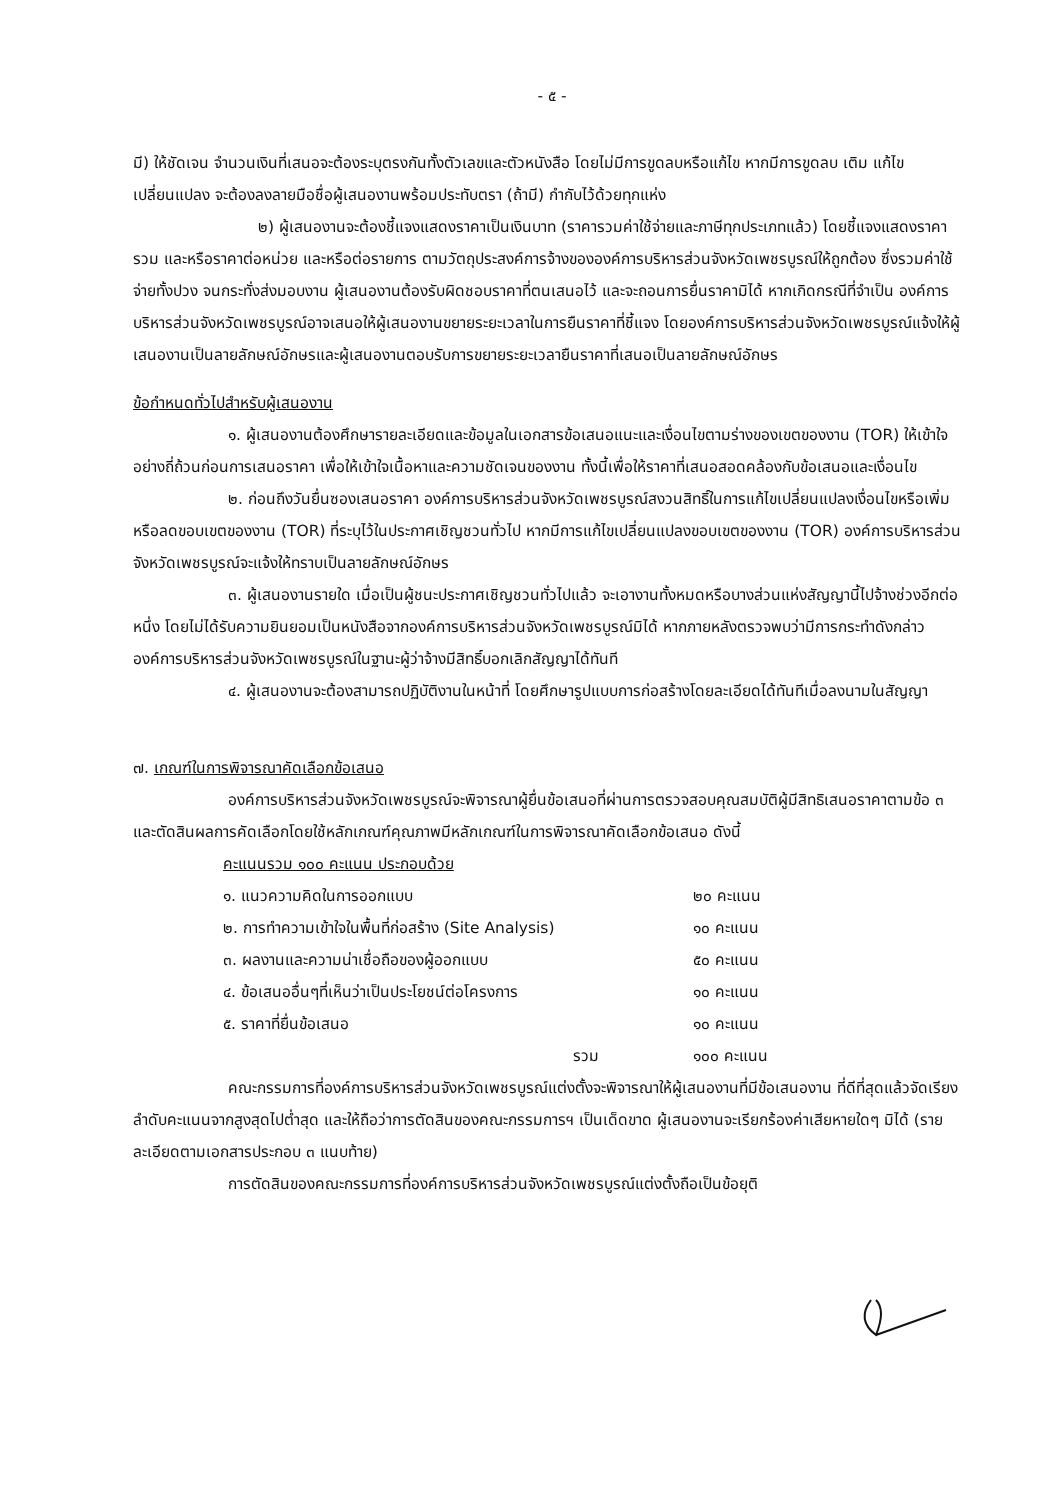- ๕ -
มี) ให้ชัดเจน จำนวนเงินที่เสนอจะต้องระบุตรงกันทั้งตัวเลขและตัวหนังสือ โดยไม่มีการขูดลบหรือแก้ไข หากมีการขูดลบ เติม แก้ไข เปลี่ยนแปลง จะต้องลงลายมือชื่อผู้เสนองานพร้อมประทับตรา (ถ้ามี) กำกับไว้ด้วยทุกแห่ง
๒) ผู้เสนองานจะต้องชี้แจงแสดงราคาเป็นเงินบาท (ราคารวมค่าใช้จ่ายและภาษีทุกประเภทแล้ว) โดยชี้แจงแสดงราคารวม และหรือราคาต่อหน่วย และหรือต่อรายการ ตามวัตถุประสงค์การจ้างขององค์การบริหารส่วนจังหวัดเพชรบูรณ์ให้ถูกต้อง ซึ่งรวมค่าใช้จ่ายทั้งปวง จนกระทั่งส่งมอบงาน ผู้เสนองานต้องรับผิดชอบราคาที่ตนเสนอไว้ และจะถอนการยื่นราคามิได้ หากเกิดกรณีที่จำเป็น องค์การบริหารส่วนจังหวัดเพชรบูรณ์อาจเสนอให้ผู้เสนองานขยายระยะเวลาในการยืนราคาที่ชี้แจง โดยองค์การบริหารส่วนจังหวัดเพชรบูรณ์แจ้งให้ผู้เสนองานเป็นลายลักษณ์อักษรและผู้เสนองานตอบรับการขยายระยะเวลายืนราคาที่เสนอเป็นลายลักษณ์อักษร
ข้อกำหนดทั่วไปสำหรับผู้เสนองาน
๑. ผู้เสนองานต้องศึกษารายละเอียดและข้อมูลในเอกสารข้อเสนอแนะและเงื่อนไขตามร่างของเขตของงาน (TOR) ให้เข้าใจอย่างถี่ถ้วนก่อนการเสนอราคา เพื่อให้เข้าใจเนื้อหาและความชัดเจนของงาน ทั้งนี้เพื่อให้ราคาที่เสนอสอดคล้องกับข้อเสนอและเงื่อนไข
๒. ก่อนถึงวันยื่นซองเสนอราคา องค์การบริหารส่วนจังหวัดเพชรบูรณ์สงวนสิทธิ์ในการแก้ไขเปลี่ยนแปลงเงื่อนไขหรือเพิ่มหรือลดขอบเขตของงาน (TOR) ที่ระบุไว้ในประกาศเชิญชวนทั่วไป หากมีการแก้ไขเปลี่ยนแปลงขอบเขตของงาน (TOR) องค์การบริหารส่วนจังหวัดเพชรบูรณ์จะแจ้งให้ทราบเป็นลายลักษณ์อักษร
๓. ผู้เสนองานรายใด เมื่อเป็นผู้ชนะประกาศเชิญชวนทั่วไปแล้ว จะเอางานทั้งหมดหรือบางส่วนแห่งสัญญานี้ไปจ้างช่วงอีกต่อหนึ่ง โดยไม่ได้รับความยินยอมเป็นหนังสือจากองค์การบริหารส่วนจังหวัดเพชรบูรณ์มิได้ หากภายหลังตรวจพบว่ามีการกระทำดังกล่าว องค์การบริหารส่วนจังหวัดเพชรบูรณ์ในฐานะผู้ว่าจ้างมีสิทธิ์บอกเลิกสัญญาได้ทันที
๔. ผู้เสนองานจะต้องสามารถปฏิบัติงานในหน้าที่ โดยศึกษารูปแบบการก่อสร้างโดยละเอียดได้ทันทีเมื่อลงนามในสัญญา
๗. เกณฑ์ในการพิจารณาคัดเลือกข้อเสนอ
องค์การบริหารส่วนจังหวัดเพชรบูรณ์จะพิจารณาผู้ยื่นข้อเสนอที่ผ่านการตรวจสอบคุณสมบัติผู้มีสิทธิเสนอราคาตามข้อ ๓ และตัดสินผลการคัดเลือกโดยใช้หลักเกณฑ์คุณภาพมีหลักเกณฑ์ในการพิจารณาคัดเลือกข้อเสนอ ดังนี้
คะแนนรวม ๑๐๐ คะแนน ประกอบด้วย
๑. แนวความคิดในการออกแบบ ๒๐ คะแนน
๒. การทำความเข้าใจในพื้นที่ก่อสร้าง (Site Analysis) ๑๐ คะแนน
๓. ผลงานและความน่าเชื่อถือของผู้ออกแบบ ๕๐ คะแนน
๔. ข้อเสนออื่นๆที่เห็นว่าเป็นประโยชน์ต่อโครงการ ๑๐ คะแนน
๕. ราคาที่ยื่นข้อเสนอ ๑๐ คะแนน
รวม ๑๐๐ คะแนน
คณะกรรมการที่องค์การบริหารส่วนจังหวัดเพชรบูรณ์แต่งตั้งจะพิจารณาให้ผู้เสนองานที่มีข้อเสนองาน ที่ดีที่สุดแล้วจัดเรียงลำดับคะแนนจากสูงสุดไปต่ำสุด และให้ถือว่าการตัดสินของคณะกรรมการฯ เป็นเด็ดขาด ผู้เสนองานจะเรียกร้องค่าเสียหายใดๆ มิได้ (รายละเอียดตามเอกสารประกอบ ๓ แนบท้าย)
การตัดสินของคณะกรรมการที่องค์การบริหารส่วนจังหวัดเพชรบูรณ์แต่งตั้งถือเป็นข้อยุติ